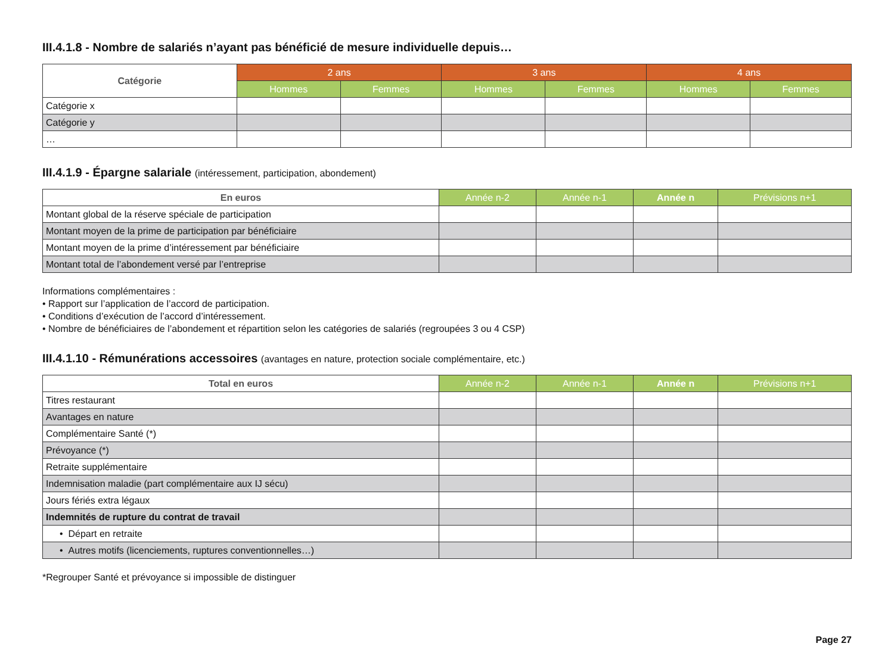III.4.1.8 - Nombre de salariés n’ayant pas bénéficié de mesure individuelle depuis…
| Catégorie | 2 ans | | 3 ans | | 4 ans | |
| --- | --- | --- | --- | --- | --- | --- |
| | Hommes | Femmes | Hommes | Femmes | Hommes | Femmes |
| Catégorie x | | | | | | |
| Catégorie y | | | | | | |
| … | | | | | | |
III.4.1.9 - Épargne salariale (intéressement, participation, abondement)
| En euros | Année n-2 | Année n-1 | Année n | Prévisions n+1 |
| --- | --- | --- | --- | --- |
| Montant global de la réserve spéciale de participation | | | | |
| Montant moyen de la prime de participation par bénéficiaire | | | | |
| Montant moyen de la prime d’intéressement par bénéficiaire | | | | |
| Montant total de l’abondement versé par l’entreprise | | | | |
Informations complémentaires :
• Rapport sur l’application de l’accord de participation.
• Conditions d’exécution de l’accord d’intéressement.
• Nombre de bénéficiaires de l’abondement et répartition selon les catégories de salariés (regroupées 3 ou 4 CSP)
III.4.1.10 - Rémunérations accessoires (avantages en nature, protection sociale complémentaire, etc.)
| Total en euros | Année n-2 | Année n-1 | Année n | Prévisions n+1 |
| --- | --- | --- | --- | --- |
| Titres restaurant | | | | |
| Avantages en nature | | | | |
| Complémentaire Santé (*) | | | | |
| Prévoyance (*) | | | | |
| Retraite supplémentaire | | | | |
| Indemnisation maladie (part complémentaire aux IJ sécu) | | | | |
| Jours fériés extra légaux | | | | |
| Indemnités de rupture du contrat de travail | | | | |
| • Départ en retraite | | | | |
| • Autres motifs (licenciements, ruptures conventionnelles…) | | | | |
*Regrouper Santé et prévoyance si impossible de distinguer
Page 27